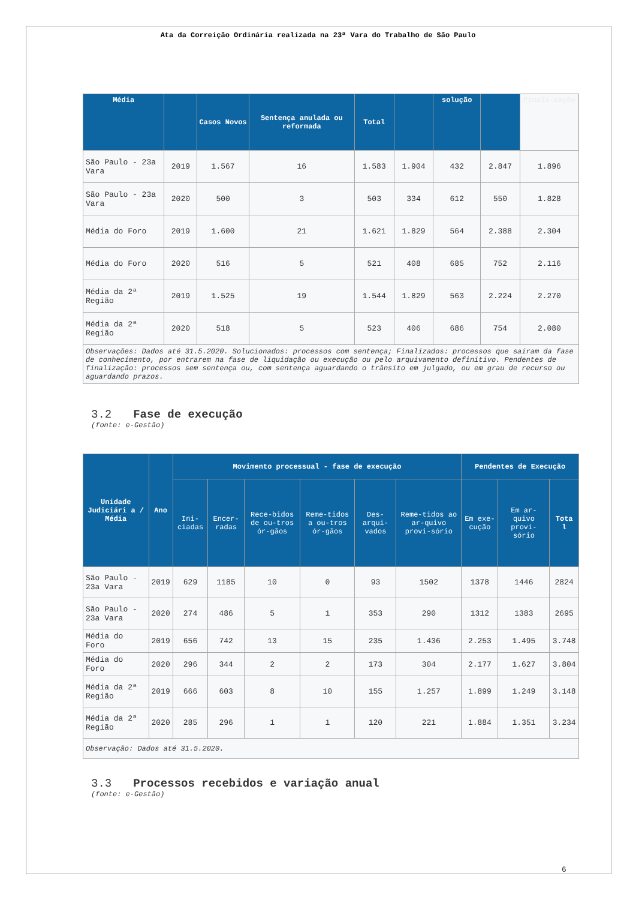Ata da Correição Ordinária realizada na 23ª Vara do Trabalho de São Paulo
| Média | | Casos Novos | Sentença anulada ou reformada | Total | | solução | | Finali-zação |
| --- | --- | --- | --- | --- | --- | --- | --- | --- |
| São Paulo - 23a Vara | 2019 | 1.567 | 16 | 1.583 | 1.904 | 432 | 2.847 | 1.896 |
| São Paulo - 23a Vara | 2020 | 500 | 3 | 503 | 334 | 612 | 550 | 1.828 |
| Média do Foro | 2019 | 1.600 | 21 | 1.621 | 1.829 | 564 | 2.388 | 2.304 |
| Média do Foro | 2020 | 516 | 5 | 521 | 408 | 685 | 752 | 2.116 |
| Média da 2ª Região | 2019 | 1.525 | 19 | 1.544 | 1.829 | 563 | 2.224 | 2.270 |
| Média da 2ª Região | 2020 | 518 | 5 | 523 | 406 | 686 | 754 | 2.080 |
| Observações: Dados até 31.5.2020. Solucionados: processos com sentença; Finalizados: processos que saíram da fase de conhecimento, por entrarem na fase de liquidação ou execução ou pelo arquivamento definitivo. Pendentes de finalização: processos sem sentença ou, com sentença aguardando o trânsito em julgado, ou em grau de recurso ou aguardando prazos. | | | | | | | | |
3.2 Fase de execução
(fonte: e-Gestão)
| Unidade Judiciári a / Média | Ano | Movimento processual - fase de execução | | | | | | Pendentes de Execução | | |
| --- | --- | --- | --- | --- | --- | --- | --- | --- | --- | --- |
| | | Ini-ciadas | Encer-radas | Rece-bidos de ou-tros ór-gãos | Reme-tidos a ou-tros ór-gãos | Des-arqui-vados | Reme-tidos ao ar-quivo provi-sório | Em exe-cução | Em ar-quivo provi-sório | Tota l |
| São Paulo - 23a Vara | 2019 | 629 | 1185 | 10 | 0 | 93 | 1502 | 1378 | 1446 | 2824 |
| São Paulo - 23a Vara | 2020 | 274 | 486 | 5 | 1 | 353 | 290 | 1312 | 1383 | 2695 |
| Média do Foro | 2019 | 656 | 742 | 13 | 15 | 235 | 1.436 | 2.253 | 1.495 | 3.748 |
| Média do Foro | 2020 | 296 | 344 | 2 | 2 | 173 | 304 | 2.177 | 1.627 | 3.804 |
| Média da 2ª Região | 2019 | 666 | 603 | 8 | 10 | 155 | 1.257 | 1.899 | 1.249 | 3.148 |
| Média da 2ª Região | 2020 | 285 | 296 | 1 | 1 | 120 | 221 | 1.884 | 1.351 | 3.234 |
| Observação: Dados até 31.5.2020. | | | | | | | | | | |
3.3 Processos recebidos e variação anual
(fonte: e-Gestão)
6